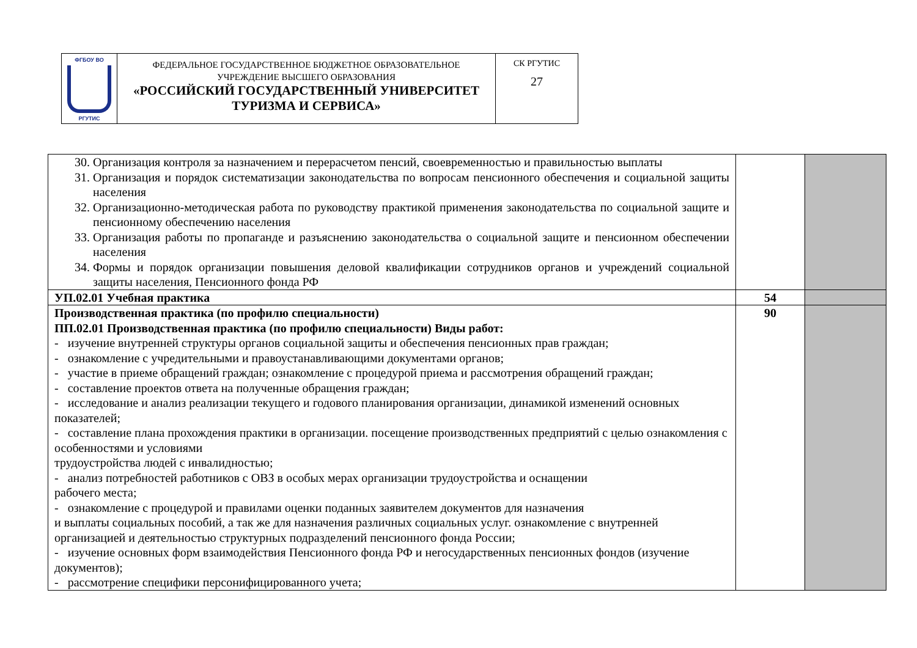| ФГБОУ ВО РГУТИС | ФЕДЕРАЛЬНОЕ ГОСУДАРСТВЕННОЕ БЮДЖЕТНОЕ ОБРАЗОВАТЕЛЬНОЕ УЧРЕЖДЕНИЕ ВЫСШЕГО ОБРАЗОВАНИЯ «РОССИЙСКИЙ ГОСУДАРСТВЕННЫЙ УНИВЕРСИТЕТ ТУРИЗМА И СЕРВИСА» | СК РГУТИС 27 |
| 30. Организация контроля за назначением и перерасчетом пенсий, своевременностью и правильностью выплаты 31. Организация и порядок систематизации законодательства по вопросам пенсионного обеспечения и социальной защиты населения 32. Организационно-методическая работа по руководству практикой применения законодательства по социальной защите и пенсионному обеспечению населения 33. Организация работы по пропаганде и разъяснению законодательства о социальной защите и пенсионном обеспечении населения 34. Формы и порядок организации повышения деловой квалификации сотрудников органов и учреждений социальной защиты населения, Пенсионного фонда РФ | | |
| УП.02.01 Учебная практика | 54 | |
| Производственная практика (по профилю специальности) ПП.02.01 Производственная практика (по профилю специальности) Виды работ: - изучение внутренней структуры органов социальной защиты и обеспечения пенсионных прав граждан; - ознакомление с учредительными и правоустанавливающими документами органов; - участие в приеме обращений граждан; ознакомление с процедурой приема и рассмотрения обращений граждан; - составление проектов ответа на полученные обращения граждан; - исследование и анализ реализации текущего и годового планирования организации, динамикой изменений основных показателей; - составление плана прохождения практики в организации. посещение производственных предприятий с целью ознакомления с особенностями и условиями трудоустройства людей с инвалидностью; - анализ потребностей работников с ОВЗ в особых мерах организации трудоустройства и оснащении рабочего места; - ознакомление с процедурой и правилами оценки поданных заявителем документов для назначения и выплаты социальных пособий, а так же для назначения различных социальных услуг. ознакомление с внутренней организацией и деятельностью структурных подразделений пенсионного фонда России; - изучение основных форм взаимодействия Пенсионного фонда РФ и негосударственных пенсионных фондов (изучение документов); - рассмотрение специфики персонифицированного учета; | 90 | |